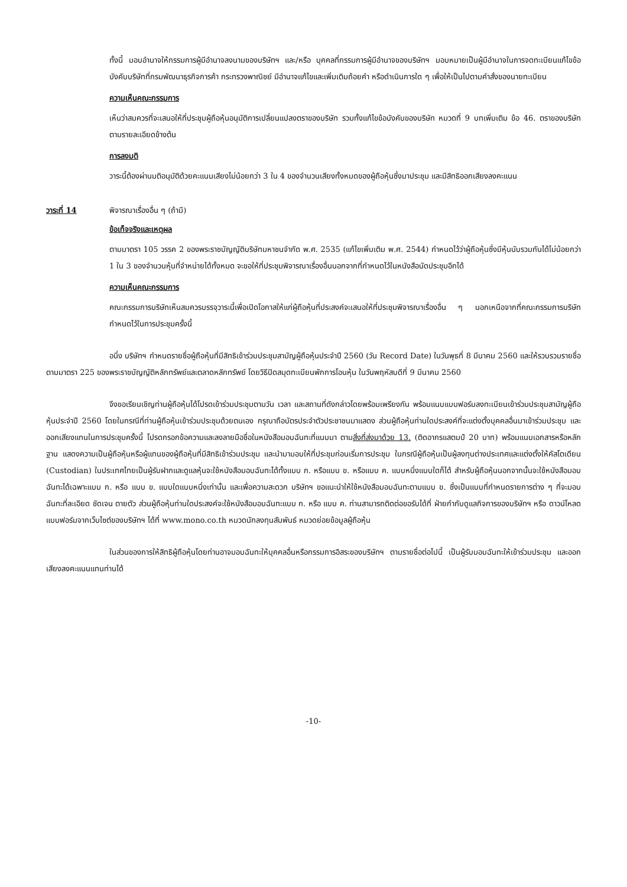ทั้งนี้ มอบอำนาจให้กรรมการผู้มีอำนาจลงนามของบริษัทฯ และ/หรือ บุคคลที่กรรมการผู้มีอำนาจของบริษัทฯ มอบหมายเป็นผู้มีอำนาจในการจดทะเบียนแก้ไขข้อบังคับบริษัทที่กรมพัฒนาธุรกิจการค้า กระทรวงพาณิชย์ มีอำนาจแก้ไขและเพิ่มเติมถ้อยคำ หรือดำเนินการใด ๆ เพื่อให้เป็นไปตามคำสั่งของนายทะเบียน
ความเห็นคณะกรรมการ
เห็นว่าสมควรที่จะเสนอให้ที่ประชุมผู้ถือหุ้นอนุมัติการเปลี่ยนแปลงตราของบริษัท รวมทั้งแก้ไขข้อบังคับของบริษัท หมวดที่ 9 บทเพิ่มเติม ข้อ 46. ตราของบริษัท ตามรายละเอียดข้างต้น
การลงมติ
วาระนี้ต้องผ่านมติอนุมัติด้วยคะแนนเสียงไม่น้อยกว่า 3 ใน 4 ของจำนวนเสียงทั้งหมดของผู้ถือหุ้นซึ่งมาประชุม และมีสิทธิออกเสียงลงคะแนน
วาระที่ 14 พิจารณาเรื่องอื่น ๆ (ถ้ามี)
ข้อเท็จจริงและเหตุผล
ตามมาตรา 105 วรรค 2 ของพระราชบัญญัติบริษัทมหาชนจำกัด พ.ศ. 2535 (แก้ไขเพิ่มเติม พ.ศ. 2544) กำหนดไว้ว่าผู้ถือหุ้นซึ่งมีหุ้นนับรวมกันได้ไม่น้อยกว่า 1 ใน 3 ของจำนวนหุ้นที่จำหน่ายได้ทั้งหมด จะขอให้ที่ประชุมพิจารณาเรื่องอื่นนอกจากที่กำหนดไว้ในหนังสือนัดประชุมอีกได้
ความเห็นคณะกรรมการ
คณะกรรมการบริษัทเห็นสมควรบรรจุวาระนี้เพื่อเปิดโอกาสให้แก่ผู้ถือหุ้นที่ประสงค์จะเสนอให้ที่ประชุมพิจารณาเรื่องอื่น ๆ นอกเหนือจากที่คณะกรรมการบริษัทกำหนดไว้ในการประชุมครั้งนี้
อนึ่ง บริษัทฯ กำหนดรายชื่อผู้ถือหุ้นที่มีสิทธิเข้าร่วมประชุมสามัญผู้ถือหุ้นประจำปี 2560 (วัน Record Date) ในวันพุธที่ 8 มีนาคม 2560 และให้รวบรวมรายชื่อตามมาตรา 225 ของพระราชบัญญัติหลักทรัพย์และตลาดหลักทรัพย์ โดยวิธีปิดสมุดทะเบียนพักการโอนหุ้น ในวันพฤหัสบดีที่ 9 มีนาคม 2560
จึงขอเรียนเชิญท่านผู้ถือหุ้นได้โปรดเข้าร่วมประชุมตามวัน เวลา และสถานที่ดังกล่าวโดยพร้อมเพรียงกัน พร้อมแนบแบบฟอร์มลงทะเบียนเข้าร่วมประชุมสามัญผู้ถือหุ้นประจำปี 2560 โดยในกรณีที่ท่านผู้ถือหุ้นเข้าร่วมประชุมด้วยตนเอง กรุณาถือบัตรประจำตัวประชาชนมาแสดง ส่วนผู้ถือหุ้นท่านใดประสงค์ที่จะแต่งตั้งบุคคลอื่นมาเข้าร่วมประชุม และออกเสียงแทนในการประชุมครั้งนี้ โปรดกรอกข้อความและลงลายมือชื่อในหนังสือมอบฉันทะที่แนบมา ตามสิ่งที่ส่งมาด้วย 13. (ติดอากรแสตมป์ 20 บาท) พร้อมแนบเอกสารหรือหลักฐาน แสดงความเป็นผู้ถือหุ้นหรือผู้แทนของผู้ถือหุ้นที่มีสิทธิเข้าร่วมประชุม และนำมามอบให้ที่ประชุมก่อนเริ่มการประชุม ในกรณีผู้ถือหุ้นเป็นผู้ลงทุนต่างประเทศและแต่งตั้งให้คัสโตเดียน (Custodian) ในประเทศไทยเป็นผู้รับฝากและดูแลหุ้นจะใช้หนังสือมอบฉันทะได้ทั้งแบบ ก. หรือแบบ ข. หรือแบบ ค. แบบหนึ่งแบบใดก็ได้ สำหรับผู้ถือหุ้นนอกจากนั้นจะใช้หนังสือมอบฉันทะได้เฉพาะแบบ ก. หรือ แบบ ข. แบบใดแบบหนึ่งเท่านั้น และเพื่อความสะดวก บริษัทฯ ขอแนะนำให้ใช้หนังสือมอบฉันทะตามแบบ ข. ซึ่งเป็นแบบที่กำหนดรายการต่าง ๆ ที่จะมอบฉันทะที่ละเอียด ชัดเจน ตายตัว ส่วนผู้ถือหุ้นท่านใดประสงค์จะใช้หนังสือมอบฉันทะแบบ ก. หรือ แบบ ค. ท่านสามารถติดต่อขอรับได้ที่ ฝ่ายกำกับดูแลกิจการของบริษัทฯ หรือ ดาวน์โหลดแบบฟอร์มจากเว็บไซต์ของบริษัทฯ ได้ที่ www.mono.co.th หมวดนักลงทุนสัมพันธ์ หมวดย่อยข้อมูลผู้ถือหุ้น
ในส่วนของการให้สิทธิผู้ถือหุ้นโดยท่านอาจมอบฉันทะให้บุคคลอื่นหรือกรรมการอิสระของบริษัทฯ ตามรายชื่อต่อไปนี้ เป็นผู้รับมอบฉันทะให้เข้าร่วมประชุม และออกเสียงลงคะแนนแทนท่านได้
-10-